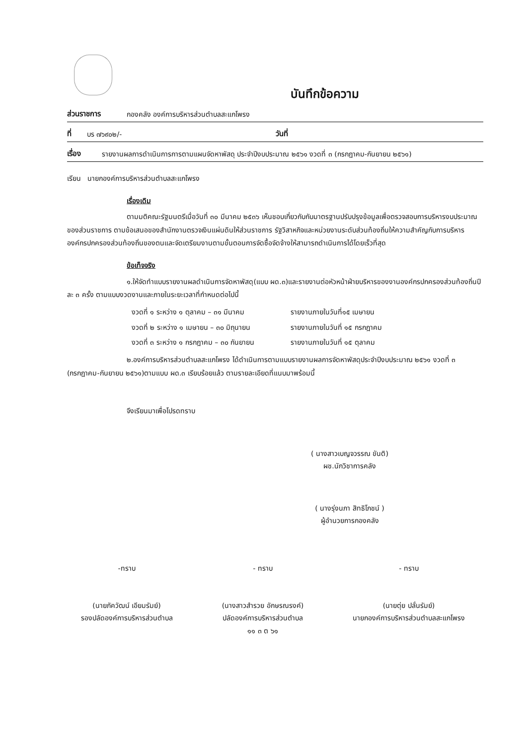บันทึกข้อความ
ส่วนราชการ กองคลัง องค์การบริหารส่วนตำบลสะแกโพรง
ที่ บร ๗๖๙๐๒/- วันที่
เรื่อง รายงานผลการดำเนินการการตามแผนจัดหาพัสดุ ประจำปีงบประมาณ ๒๕๖๑ งวดที่ ๓ (กรกฎาคม-กันยายน ๒๕๖๑)
เรียน นายกองค์การบริหารส่วนตำบลสะแกโพรง
เรื่องเดิม
ตามมติคณะรัฐมนตรีเมื่อวันที่ ๓๐ มีนาคม ๒๕๓๖ เห็นชอบเกี่ยวกับกับมาตรฐานปรับปรุงข้อมูลเพื่อตรวจสอบการบริหารงบประมาณของส่วนราชการ ตามข้อเสนอของสำนักงานตรวจเงินแผ่นดินให้ส่วนราชการ รัฐวิสาหกิจและหน่วยงานระดับส่วนท้องถิ่นให้ความสำคัญกับการบริหารองค์กรปกครองส่วนท้องถิ่นของตนและจัดเตรียมงานตามขั้นตอนการจัดซื้อจัดจ้างให้สามารถดำเนินการได้โดยเร็วที่สุด
ข้อเท็จจริง
๑.ให้จัดทำแบบรายงานผลดำเนินการจัดหาพัสดุ(แบบ ผด.๓)และรายงานต่อหัวหน้าฝ่ายบริหารของงานองค์กรปกครองส่วนท้องถิ่นปีละ ๓ ครั้ง ตามแบบงวดงานและภายในระยะเวลาที่กำหนดต่อไปนี้
งวดที่ ๑ ระหว่าง ๑ ตุลาคม – ๓๑ มีนาคม รายงานภายในวันที่๑๕ เมษายน
งวดที่ ๒ ระหว่าง ๑ เมษายน – ๓๐ มิถุนายน รายงานภายในวันที่ ๑๕ กรกฎาคม
งวดที่ ๓ ระหว่าง ๑ กรกฎาคม – ๓๐ กันยายน รายงานภายในวันที่ ๑๕ ตุลาคม
๒.องค์การบริหารส่วนตำบลสะแกโพรง ได้ดำเนินการตามแบบรายงานผลการจัดหาพัสดุประจำปีงบประมาณ ๒๕๖๑ งวดที่ ๓ (กรกฎาคม-กันยายน ๒๕๖๑)ตามแบบ ผด.๓ เรียบร้อยแล้ว ตามรายละเอียดที่แนบมาพร้อมนี้
จึงเรียนมาเพื่อโปรดทราบ
( นางสาวเบญจวรรณ ขันติ)
ผช.นักวิชาการคลัง
( นางรุ่งนภา สิทธิโภชน์ )
ผู้อำนวยการกองคลัง
-ทราบ
(นายภัควัฒน์ เอียมรัมย์)
รองปลัดองค์การบริหารส่วนตำบล
- ทราบ
(นางสาวสำรวย อักษรณรงค์)
ปลัดองค์การบริหารส่วนตำบล
๑๑ ๓ ต ๖๑
- ทราบ
(นายตุ่ย ปลั่นรัมย์)
นายกองค์การบริหารส่วนตำบลสะแกโพรง